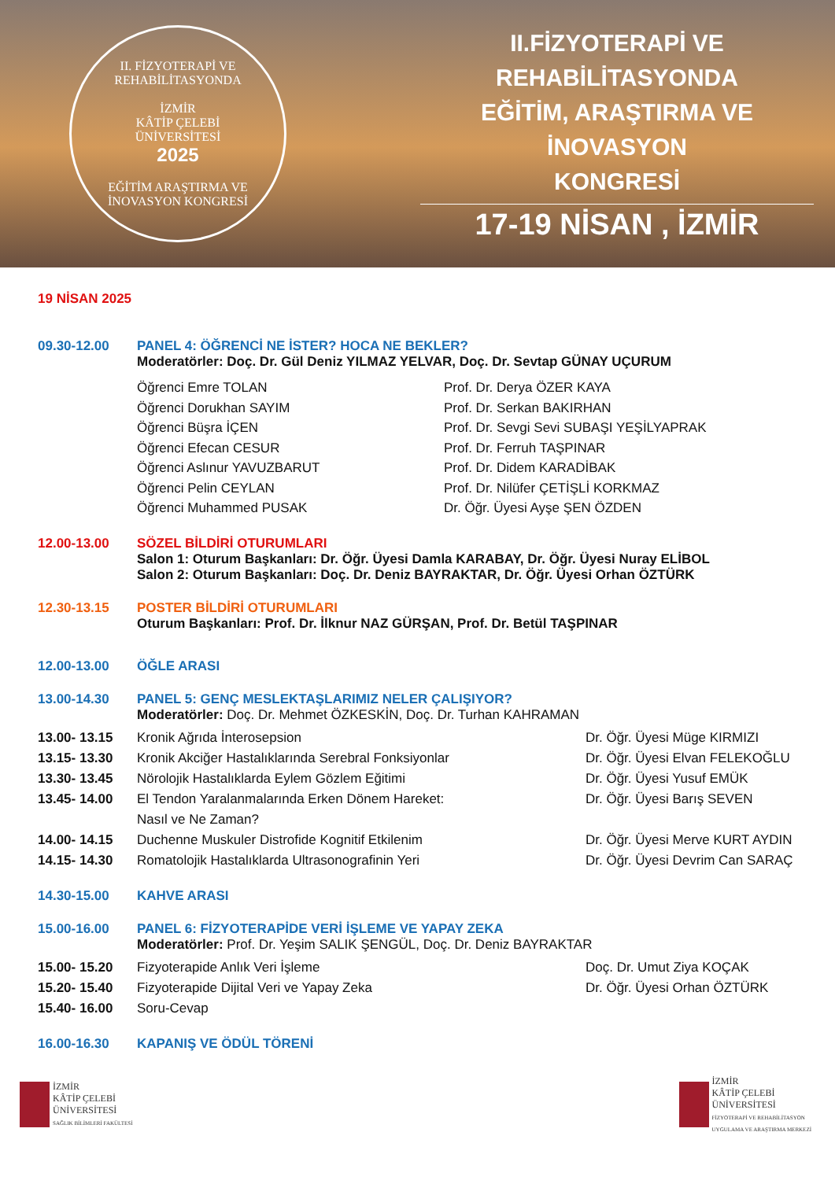II. FİZYOTERAPİ VE REHABİLİTASYONDA
İZMİR
KÂTİP ÇELEBİ
ÜNİVERSİTESİ
2025
EĞİTİM ARAŞTIRMA VE İNOVASYON KONGRESİ
II.FİZYOTERAPİ VE REHABİLİTASYONDA
EĞİTİM, ARAŞTIRMA VE İNOVASYON
KONGRESİ
17-19 NİSAN , İZMİR
19 NİSAN 2025
09.30-12.00 PANEL 4: ÖĞRENCİ NE İSTER? HOCA NE BEKLER?
Moderatörler: Doç. Dr. Gül Deniz YILMAZ YELVAR, Doç. Dr. Sevtap GÜNAY UÇURUM
Öğrenci Emre TOLAN
Öğrenci Dorukhan SAYIM
Öğrenci Büşra İÇEN
Öğrenci Efecan CESUR
Öğrenci Aslınur YAVUZBARUT
Öğrenci Pelin CEYLAN
Öğrenci Muhammed PUSAK
Prof. Dr. Derya ÖZER KAYA
Prof. Dr. Serkan BAKIRHAN
Prof. Dr. Sevgi Sevi SUBAŞI YEŞİLYAPRAK
Prof. Dr. Ferruh TAŞPINAR
Prof. Dr. Didem KARADİBAK
Prof. Dr. Nilüfer ÇETİŞLİ KORKMAZ
Dr. Öğr. Üyesi Ayşe ŞEN ÖZDEN
12.00-13.00 SÖZEL BİLDİRİ OTURUMLARI
Salon 1: Oturum Başkanları: Dr. Öğr. Üyesi Damla KARABAY, Dr. Öğr. Üyesi Nuray ELİBOL
Salon 2: Oturum Başkanları: Doç. Dr. Deniz BAYRAKTAR, Dr. Öğr. Üyesi Orhan ÖZTÜRK
12.30-13.15 POSTER BİLDİRİ OTURUMLARI
Oturum Başkanları: Prof. Dr. İlknur NAZ GÜRŞAN, Prof. Dr. Betül TAŞPINAR
12.00-13.00 ÖĞLE ARASI
13.00-14.30 PANEL 5: GENÇ MESLEKTAŞLARIMIZ NELER ÇALIŞIYOR?
Moderatörler: Doç. Dr. Mehmet ÖZKESKİN, Doç. Dr. Turhan KAHRAMAN
13.00- 13.15 Kronik Ağrıda İnterosepsion Dr. Öğr. Üyesi Müge KIRMIZI
13.15- 13.30 Kronik Akciğer Hastalıklarında Serebral Fonksiyonlar Dr. Öğr. Üyesi Elvan FELEKOĞLU
13.30- 13.45 Nörolojik Hastalıklarda Eylem Gözlem Eğitimi Dr. Öğr. Üyesi Yusuf EMÜK
13.45- 14.00 El Tendon Yaralanmalarında Erken Dönem Hareket:
Nasıl ve Ne Zaman?
Dr. Öğr. Üyesi Barış SEVEN
14.00- 14.15 Duchenne Muskuler Distrofide Kognitif Etkilenim Dr. Öğr. Üyesi Merve KURT AYDIN
14.15- 14.30 Romatolojik Hastalıklarda Ultrasonografinin Yeri Dr. Öğr. Üyesi Devrim Can SARAÇ
14.30-15.00 KAHVE ARASI
15.00-16.00 PANEL 6: FİZYOTERAPİDE VERİ İŞLEME VE YAPAY ZEKA
Moderatörler: Prof. Dr. Yeşim SALIK ŞENGÜL, Doç. Dr. Deniz BAYRAKTAR
15.00- 15.20 Fizyoterapide Anlık Veri İşleme Doç. Dr. Umut Ziya KOÇAK
15.20- 15.40 Fizyoterapide Dijital Veri ve Yapay Zeka Dr. Öğr. Üyesi Orhan ÖZTÜRK
15.40- 16.00 Soru-Cevap
16.00-16.30 KAPANIŞ VE ÖDÜL TÖRENİ
İZMİR
KÂTİP ÇELEBİ
ÜNİVERSİTESİ
SAĞLIK BİLİMLERİ FAKÜLTESİ
İZMİR
KÂTİP ÇELEBİ
ÜNİVERSİTESİ
FİZYOTERAPİ VE REHABİLİTASYON
UYGULAMA VE ARAŞTIRMA MERKEZİ